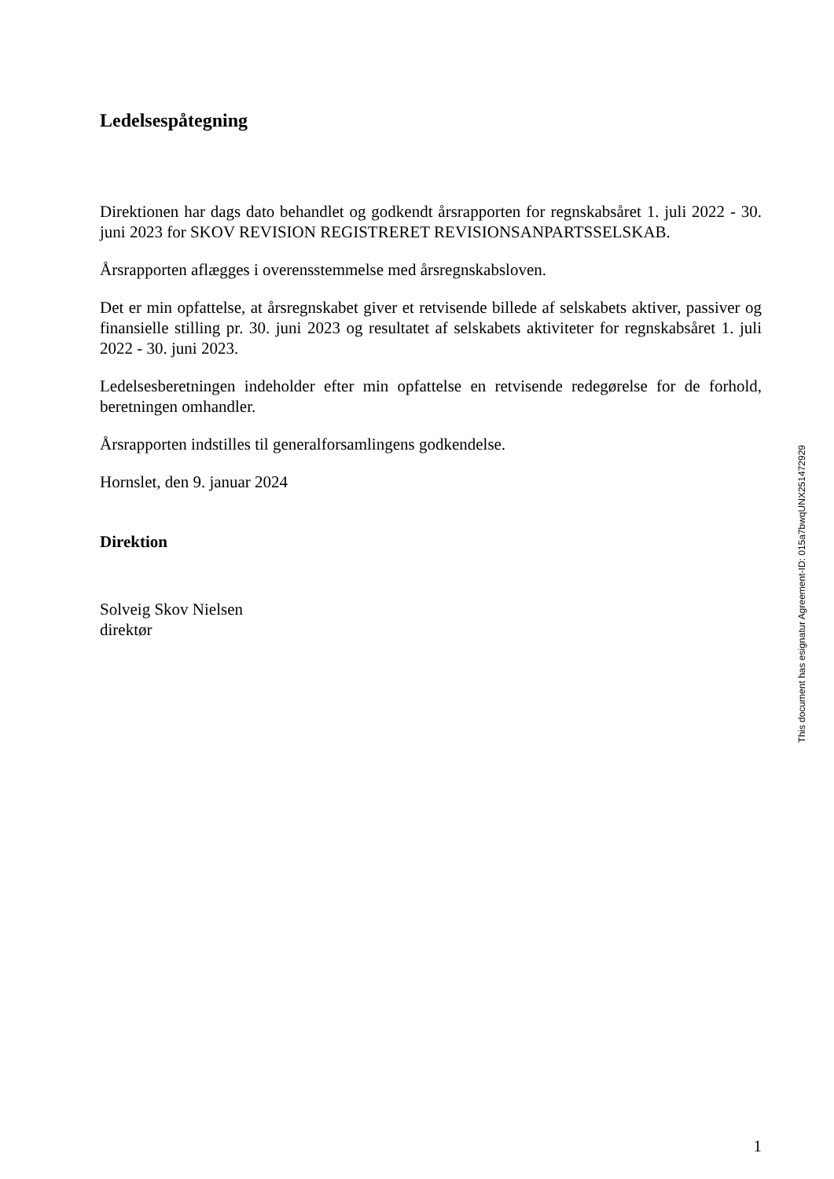Ledelsespåtegning
Direktionen har dags dato behandlet og godkendt årsrapporten for regnskabsåret 1. juli 2022 - 30. juni 2023 for SKOV REVISION REGISTRERET REVISIONSANPARTSSELSKAB.
Årsrapporten aflægges i overensstemmelse med årsregnskabsloven.
Det er min opfattelse, at årsregnskabet giver et retvisende billede af selskabets aktiver, passiver og finansielle stilling pr. 30. juni 2023 og resultatet af selskabets aktiviteter for regnskabsåret 1. juli 2022 - 30. juni 2023.
Ledelsesberetningen indeholder efter min opfattelse en retvisende redegørelse for de forhold, beretningen omhandler.
Årsrapporten indstilles til generalforsamlingens godkendelse.
Hornslet, den 9. januar 2024
Direktion
Solveig Skov Nielsen
direktør
This document has esignatur Agreement-ID: 015a7bwqUNX251472929
1